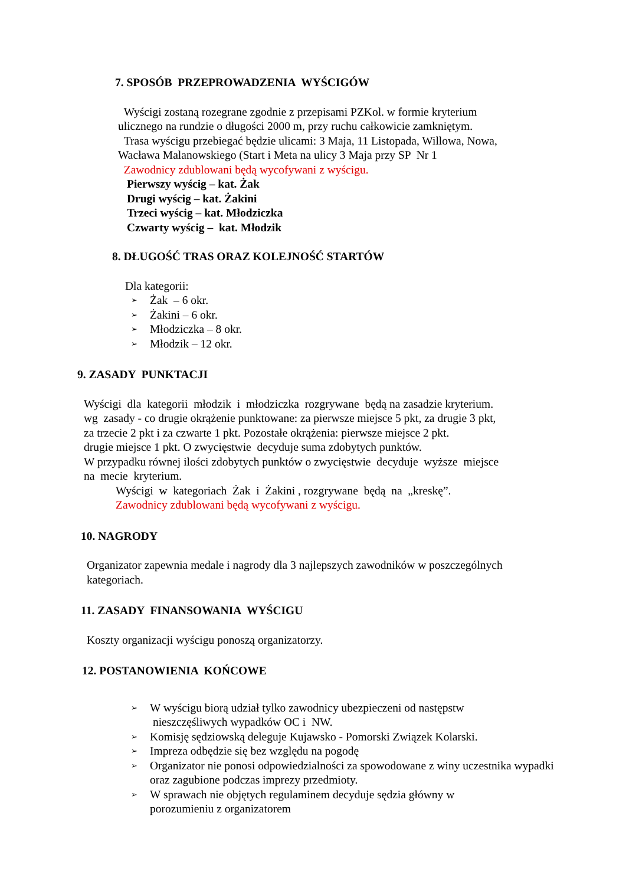7. SPOSÓB PRZEPROWADZENIA WYŚCIGÓW
Wyścigi zostaną rozegrane zgodnie z przepisami PZKol. w formie kryterium
ulicznego na rundzie o długości 2000 m, przy ruchu całkowicie zamkniętym.
Trasa wyścigu przebiegać będzie ulicami: 3 Maja, 11 Listopada, Willowa, Nowa,
Wacława Malanowskiego (Start i Meta na ulicy 3 Maja przy SP Nr 1
Zawodnicy zdublowani będą wycofywani z wyścigu.
Pierwszy wyścig – kat. Żak
Drugi wyścig – kat. Żakini
Trzeci wyścig – kat. Młodziczka
Czwarty wyścig – kat. Młodzik
8. DŁUGOŚĆ TRAS ORAZ KOLEJNOŚĆ STARTÓW
Dla kategorii:
➢ Żak – 6 okr.
➢ Żakini – 6 okr.
➢ Młodziczka – 8 okr.
➢ Młodzik – 12 okr.
9. ZASADY PUNKTACJI
Wyścigi dla kategorii młodzik i młodziczka rozgrywane będą na zasadzie kryterium.
wg zasady - co drugie okrążenie punktowane: za pierwsze miejsce 5 pkt, za drugie 3 pkt,
za trzecie 2 pkt i za czwarte 1 pkt. Pozostałe okrążenia: pierwsze miejsce 2 pkt.
drugie miejsce 1 pkt. O zwycięstwie decyduje suma zdobytych punktów.
W przypadku równej ilości zdobytych punktów o zwycięstwie decyduje wyższe miejsce
na mecie kryterium.
Wyścigi w kategoriach Żak i Żakini , rozgrywane będą na „kreskę”.
Zawodnicy zdublowani będą wycofywani z wyścigu.
10. NAGRODY
Organizator zapewnia medale i nagrody dla 3 najlepszych zawodników w poszczególnych
kategoriach.
11. ZASADY FINANSOWANIA WYŚCIGU
Koszty organizacji wyścigu ponoszą organizatorzy.
12. POSTANOWIENIA KOŃCOWE
➢ W wyścigu biorą udział tylko zawodnicy ubezpieczeni od następstw
nieszczęśliwych wypadków OC i NW.
➢ Komisję sędziowską deleguje Kujawsko - Pomorski Związek Kolarski.
➢ Impreza odbędzie się bez względu na pogodę
➢ Organizator nie ponosi odpowiedzialności za spowodowane z winy uczestnika wypadki oraz zagubione podczas imprezy przedmioty.
➢ W sprawach nie objętych regulaminem decyduje sędzia główny w
porozumieniu z organizatorem